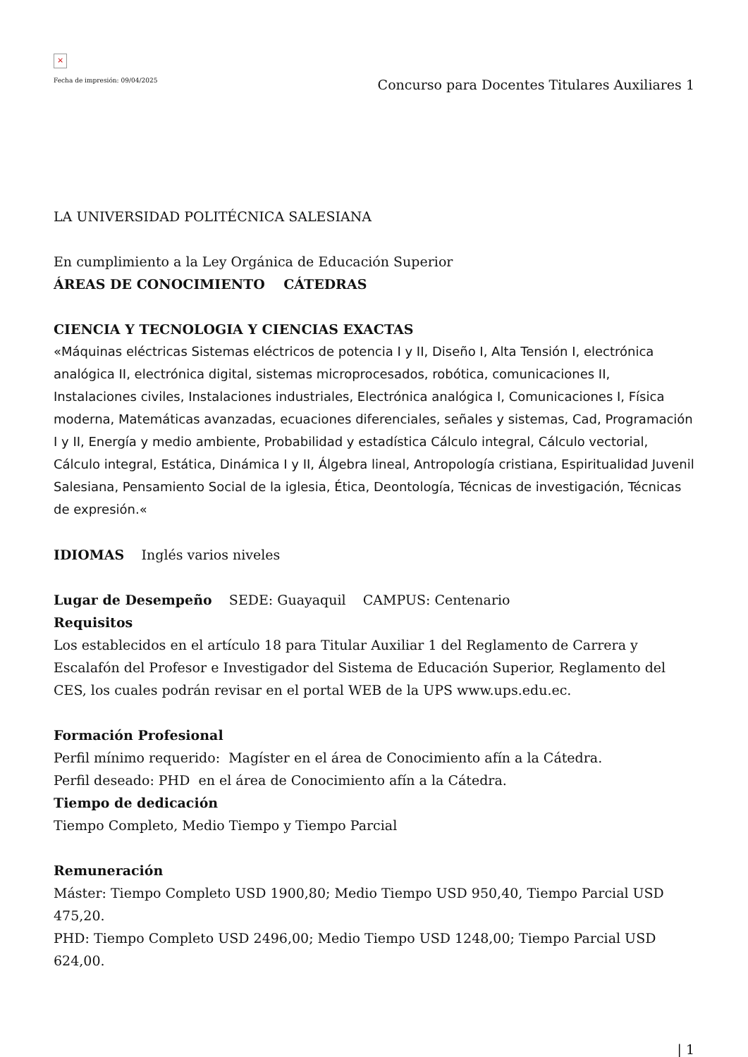×
Fecha de impresión: 09/04/2025 Concurso para Docentes Titulares Auxiliares 1
LA UNIVERSIDAD POLITÉCNICA SALESIANA
En cumplimiento a la Ley Orgánica de Educación Superior
ÁREAS DE CONOCIMIENTO CÁTEDRAS
CIENCIA Y TECNOLOGIA Y CIENCIAS EXACTAS
«Máquinas eléctricas Sistemas eléctricos de potencia I y II, Diseño I, Alta Tensión I, electrónica analógica II, electrónica digital, sistemas microprocesados, robótica, comunicaciones II, Instalaciones civiles, Instalaciones industriales, Electrónica analógica I, Comunicaciones I, Física moderna, Matemáticas avanzadas, ecuaciones diferenciales, señales y sistemas, Cad, Programación I y II, Energía y medio ambiente, Probabilidad y estadística Cálculo integral, Cálculo vectorial, Cálculo integral, Estática, Dinámica I y II, Álgebra lineal, Antropología cristiana, Espiritualidad Juvenil Salesiana, Pensamiento Social de la iglesia, Ética, Deontología, Técnicas de investigación, Técnicas de expresión.«
IDIOMAS Inglés varios niveles
Lugar de Desempeño SEDE: Guayaquil CAMPUS: Centenario
Requisitos
Los establecidos en el artículo 18 para Titular Auxiliar 1 del Reglamento de Carrera y Escalafón del Profesor e Investigador del Sistema de Educación Superior, Reglamento del CES, los cuales podrán revisar en el portal WEB de la UPS www.ups.edu.ec.
Formación Profesional
Perfil mínimo requerido: Magíster en el área de Conocimiento afín a la Cátedra.
Perfil deseado: PHD en el área de Conocimiento afín a la Cátedra.
Tiempo de dedicación
Tiempo Completo, Medio Tiempo y Tiempo Parcial
Remuneración
Máster: Tiempo Completo USD 1900,80; Medio Tiempo USD 950,40, Tiempo Parcial USD 475,20.
PHD: Tiempo Completo USD 2496,00; Medio Tiempo USD 1248,00; Tiempo Parcial USD 624,00.
| 1